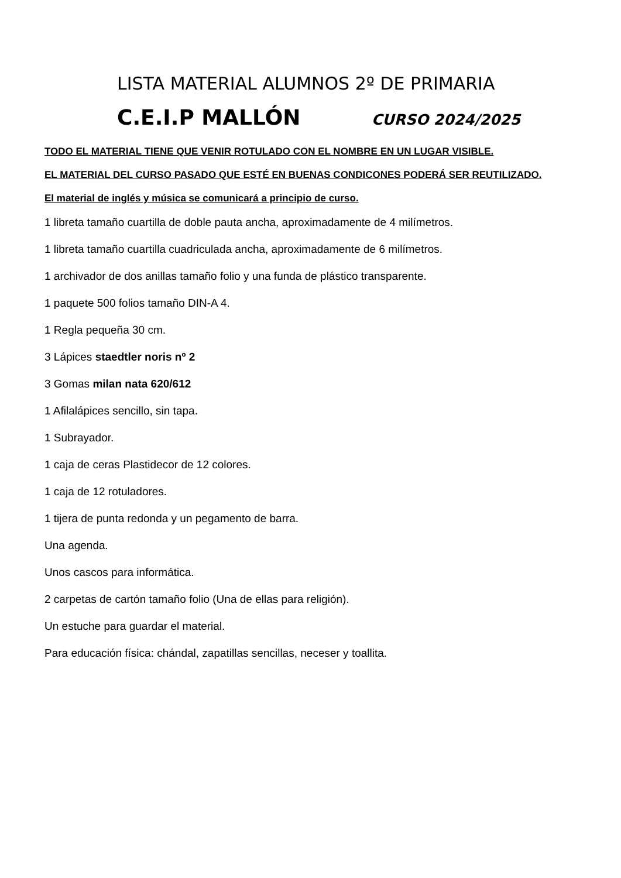LISTA MATERIAL ALUMNOS 2º DE PRIMARIA
C.E.I.P MALLÓN CURSO 2024/2025
TODO EL MATERIAL TIENE QUE VENIR ROTULADO CON EL NOMBRE EN UN LUGAR VISIBLE.
EL MATERIAL DEL CURSO PASADO QUE ESTÉ EN BUENAS CONDICONES PODERÁ SER REUTILIZADO.
El material de inglés y música se comunicará a principio de curso.
1 libreta tamaño cuartilla de doble pauta ancha, aproximadamente de 4 milímetros.
1 libreta tamaño cuartilla cuadriculada ancha, aproximadamente de 6 milímetros.
1 archivador de dos anillas tamaño folio y una funda de plástico transparente.
1 paquete 500 folios tamaño DIN-A 4.
1 Regla pequeña 30 cm.
3 Lápices staedtler noris nº 2
3 Gomas milan nata 620/612
1 Afilalápices sencillo, sin tapa.
1 Subrayador.
1 caja de ceras Plastidecor de 12 colores.
1 caja de 12 rotuladores.
1 tijera de punta redonda y un pegamento de barra.
Una agenda.
Unos cascos para informática.
2 carpetas de cartón tamaño folio (Una de ellas para religión).
Un estuche para guardar el material.
Para educación física: chándal, zapatillas sencillas, neceser y toallita.